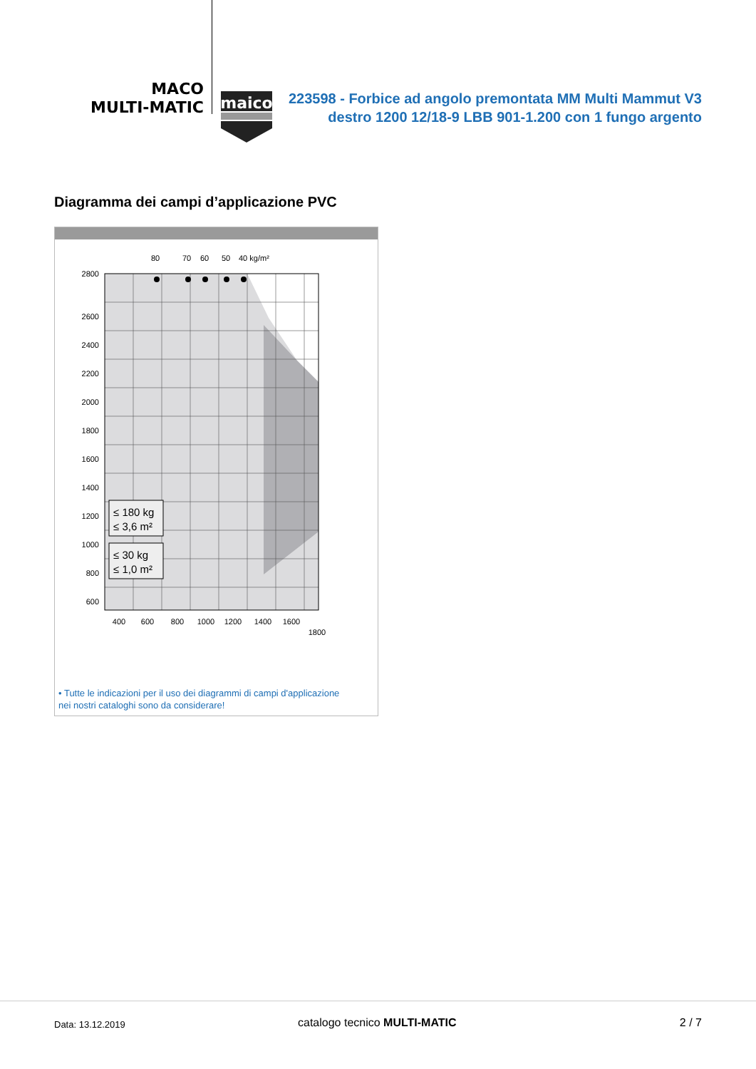MACO
MULTI-MATIC
maico
223598 - Forbice ad angolo premontata MM Multi Mammut V3 destro 1200 12/18-9 LBB 901-1.200 con 1 fungo argento
Diagramma dei campi d’applicazione PVC
80
70
60
50
40 kg/m²
2800
2600
2400
2200
2000
1800
1600
1400
1200
1000
800
600
400
600
800
1000
1200
1400
1600
1800
≤ 180 kg
≤ 3,6 m²
≤ 30 kg
≤ 1,0 m²
• Tutte le indicazioni per il uso dei diagrammi di campi d'applicazione
nei nostri cataloghi sono da considerare!
Data: 13.12.2019 catalogo tecnico MULTI-MATIC 2 / 7